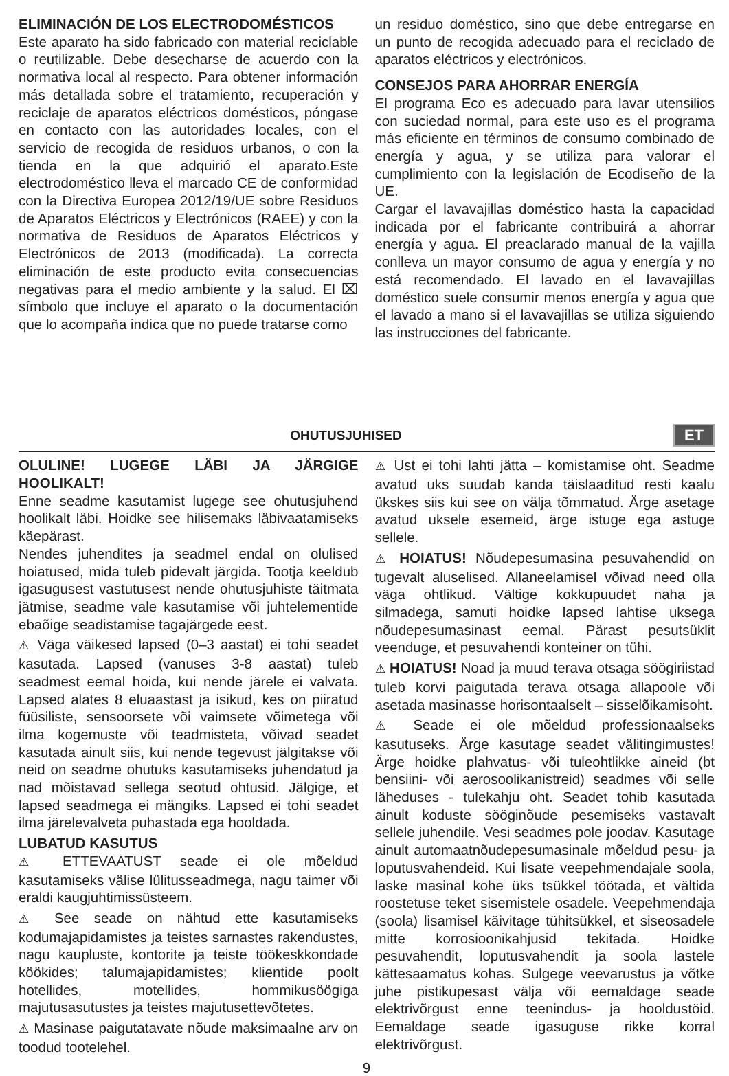ELIMINACIÓN DE LOS ELECTRODOMÉSTICOS
Este aparato ha sido fabricado con material reciclable o reutilizable. Debe desecharse de acuerdo con la normativa local al respecto. Para obtener información más detallada sobre el tratamiento, recuperación y reciclaje de aparatos eléctricos domésticos, póngase en contacto con las autoridades locales, con el servicio de recogida de residuos urbanos, o con la tienda en la que adquirió el aparato.Este electrodoméstico lleva el marcado CE de conformidad con la Directiva Europea 2012/19/UE sobre Residuos de Aparatos Eléctricos y Electrónicos (RAEE) y con la normativa de Residuos de Aparatos Eléctricos y Electrónicos de 2013 (modificada). La correcta eliminación de este producto evita consecuencias negativas para el medio ambiente y la salud. El ⌧ símbolo que incluye el aparato o la documentación que lo acompaña indica que no puede tratarse como
un residuo doméstico, sino que debe entregarse en un punto de recogida adecuado para el reciclado de aparatos eléctricos y electrónicos.
CONSEJOS PARA AHORRAR ENERGÍA
El programa Eco es adecuado para lavar utensilios con suciedad normal, para este uso es el programa más eficiente en términos de consumo combinado de energía y agua, y se utiliza para valorar el cumplimiento con la legislación de Ecodiseño de la UE.
Cargar el lavavajillas doméstico hasta la capacidad indicada por el fabricante contribuirá a ahorrar energía y agua. El preaclarado manual de la vajilla conlleva un mayor consumo de agua y energía y no está recomendado. El lavado en el lavavajillas doméstico suele consumir menos energía y agua que el lavado a mano si el lavavajillas se utiliza siguiendo las instrucciones del fabricante.
OHUTUSJUHISED
ET
OLULINE! LUGEGE LÄBI JA JÄRGIGE HOOLIKALT!
Enne seadme kasutamist lugege see ohutusjuhend hoolikalt läbi. Hoidke see hilisemaks läbivaatamiseks käepärast.
Nendes juhendites ja seadmel endal on olulised hoiatused, mida tuleb pidevalt järgida. Tootja keeldub igasugusest vastutusest nende ohutusjuhiste täitmata jätmise, seadme vale kasutamise või juhtelementide ebaõige seadistamise tagajärgede eest.
⚠ Väga väikesed lapsed (0–3 aastat) ei tohi seadet kasutada. Lapsed (vanuses 3-8 aastat) tuleb seadmest eemal hoida, kui nende järele ei valvata. Lapsed alates 8 eluaastast ja isikud, kes on piiratud füüsiliste, sensoorsete või vaimsete võimetega või ilma kogemuste või teadmisteta, võivad seadet kasutada ainult siis, kui nende tegevust jälgitakse või neid on seadme ohutuks kasutamiseks juhendatud ja nad mõistavad sellega seotud ohtusid. Jälgige, et lapsed seadmega ei mängiks. Lapsed ei tohi seadet ilma järelevalveta puhastada ega hooldada.
LUBATUD KASUTUS
⚠ ETTEVAATUST seade ei ole mõeldud kasutamiseks välise lülitusseadmega, nagu taimer või eraldi kaugjuhtimissüsteem.
⚠ See seade on nähtud ette kasutamiseks kodumajapidamistes ja teistes sarnastes rakendustes, nagu kaupluste, kontorite ja teiste töökeskkondade köökides; talumajapidamistes; klientide poolt hotellides, motellides, hommikusöögiga majutusasutustes ja teistes majutusettevõtetes.
⚠ Masinase paigutatavate nõude maksimaalne arv on toodud tootelehel.
⚠ Ust ei tohi lahti jätta – komistamise oht. Seadme avatud uks suudab kanda täislaaditud resti kaalu ükskes siis kui see on välja tõmmatud. Ärge asetage avatud uksele esemeid, ärge istuge ega astuge sellele.
⚠ HOIATUS! Nõudepesumasina pesuvahendid on tugevalt aluselised. Allaneelamisel võivad need olla väga ohtlikud. Vältige kokkupuudet naha ja silmadega, samuti hoidke lapsed lahtise uksega nõudepesumasinast eemal. Pärast pesutsüklit veenduge, et pesuvahendi konteiner on tühi.
⚠ HOIATUS! Noad ja muud terava otsaga söögiriistad tuleb korvi paigutada terava otsaga allapoole või asetada masinasse horisontaalselt – sisselõikamisoht.
⚠ Seade ei ole mõeldud professionaalseks kasutuseks. Ärge kasutage seadet välitingimustes! Ärge hoidke plahvatus- või tuleohtlikke aineid (bt bensiini- või aerosoolikanistreid) seadmes või selle läheduses - tulekahju oht. Seadet tohib kasutada ainult koduste sööginõude pesemiseks vastavalt sellele juhendile. Vesi seadmes pole joodav. Kasutage ainult automaatnõudepesumasinale mõeldud pesu- ja loputusvahendeid. Kui lisate veepehmendajale soola, laske masinal kohe üks tsükkel töötada, et vältida roostetuse teket sisemistele osadele. Veepehmendaja (soola) lisamisel käivitage tühitsükkel, et siseosadele mitte korrosioonikahjusid tekitada. Hoidke pesuvahendit, loputusvahendit ja soola lastele kättesaamatus kohas. Sulgege veevarustus ja võtke juhe pistikupesast välja või eemaldage seade elektrivõrgust enne teenindus- ja hooldustöid. Eemaldage seade igasuguse rikke korral elektrivõrgust.
9